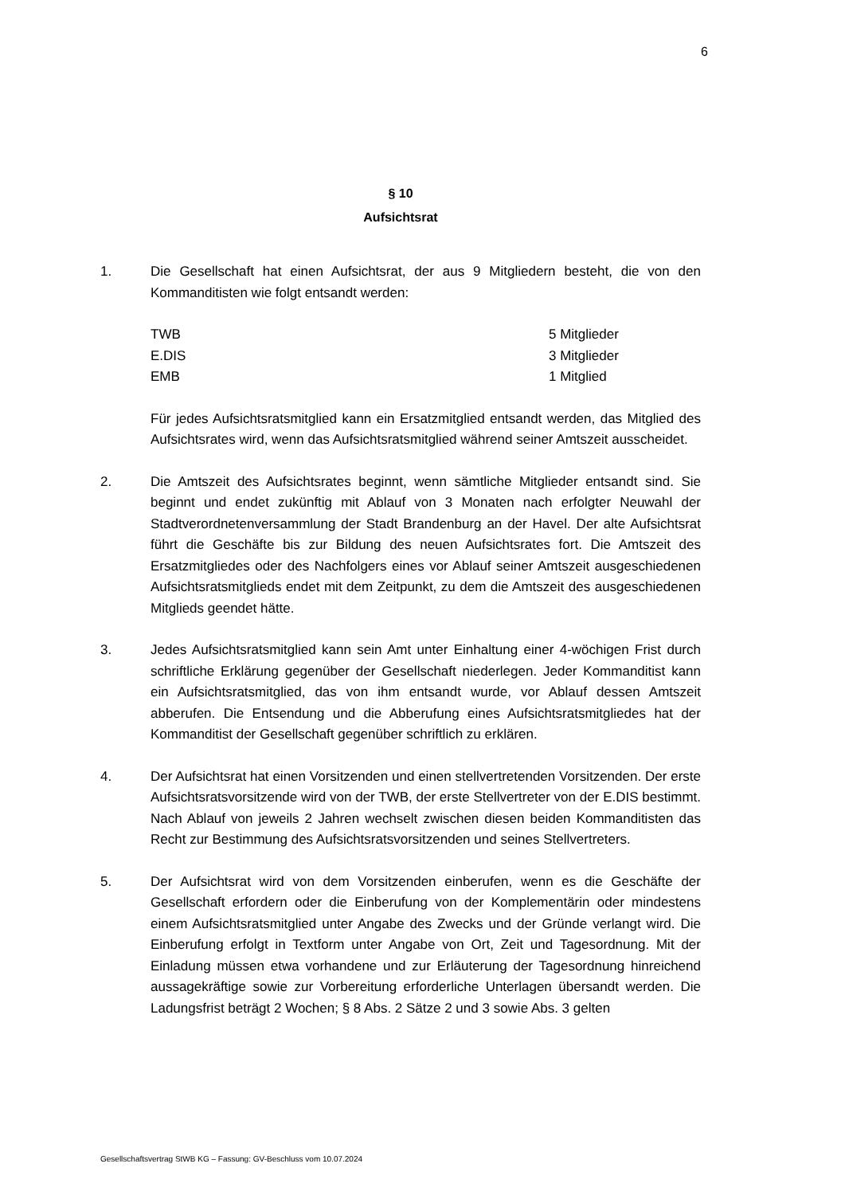6
§ 10
Aufsichtsrat
1. Die Gesellschaft hat einen Aufsichtsrat, der aus 9 Mitgliedern besteht, die von den Kommanditisten wie folgt entsandt werden:
| TWB | 5 Mitglieder |
| E.DIS | 3 Mitglieder |
| EMB | 1 Mitglied |
Für jedes Aufsichtsratsmitglied kann ein Ersatzmitglied entsandt werden, das Mitglied des Aufsichtsrates wird, wenn das Aufsichtsratsmitglied während seiner Amtszeit ausscheidet.
2. Die Amtszeit des Aufsichtsrates beginnt, wenn sämtliche Mitglieder entsandt sind. Sie beginnt und endet zukünftig mit Ablauf von 3 Monaten nach erfolgter Neuwahl der Stadtverordnetenversammlung der Stadt Brandenburg an der Havel. Der alte Aufsichtsrat führt die Geschäfte bis zur Bildung des neuen Aufsichtsrates fort. Die Amtszeit des Ersatzmitgliedes oder des Nachfolgers eines vor Ablauf seiner Amtszeit ausgeschiedenen Aufsichtsratsmitglieds endet mit dem Zeitpunkt, zu dem die Amtszeit des ausgeschiedenen Mitglieds geendet hätte.
3. Jedes Aufsichtsratsmitglied kann sein Amt unter Einhaltung einer 4-wöchigen Frist durch schriftliche Erklärung gegenüber der Gesellschaft niederlegen. Jeder Kommanditist kann ein Aufsichtsratsmitglied, das von ihm entsandt wurde, vor Ablauf dessen Amtszeit abberufen. Die Entsendung und die Abberufung eines Aufsichtsratsmitgliedes hat der Kommanditist der Gesellschaft gegenüber schriftlich zu erklären.
4. Der Aufsichtsrat hat einen Vorsitzenden und einen stellvertretenden Vorsitzenden. Der erste Aufsichtsratsvorsitzende wird von der TWB, der erste Stellvertreter von der E.DIS bestimmt. Nach Ablauf von jeweils 2 Jahren wechselt zwischen diesen beiden Kommanditisten das Recht zur Bestimmung des Aufsichtsratsvorsitzenden und seines Stellvertreters.
5. Der Aufsichtsrat wird von dem Vorsitzenden einberufen, wenn es die Geschäfte der Gesellschaft erfordern oder die Einberufung von der Komplementärin oder mindestens einem Aufsichtsratsmitglied unter Angabe des Zwecks und der Gründe verlangt wird. Die Einberufung erfolgt in Textform unter Angabe von Ort, Zeit und Tagesordnung. Mit der Einladung müssen etwa vorhandene und zur Erläuterung der Tagesordnung hinreichend aussagekräftige sowie zur Vorbereitung erforderliche Unterlagen übersandt werden. Die Ladungsfrist beträgt 2 Wochen; § 8 Abs. 2 Sätze 2 und 3 sowie Abs. 3 gelten
Gesellschaftsvertrag StWB KG – Fassung: GV-Beschluss vom 10.07.2024